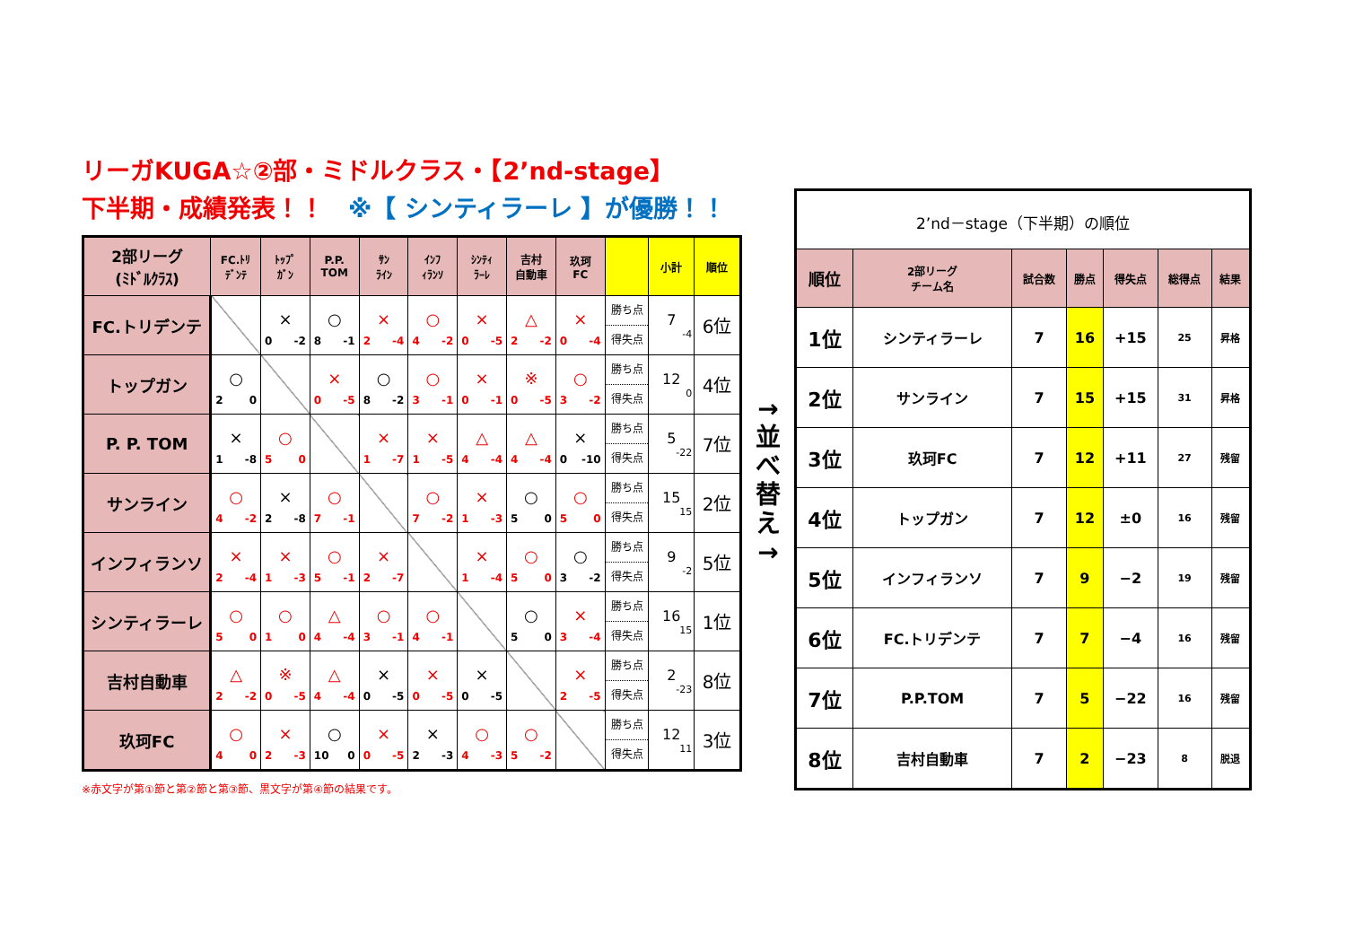リーガKUGA☆②部・ミドルクラス・【2’nd-stage】
下半期・成績発表！！　※【 シンティラーレ 】が優勝！！
| 2部リーグ (ﾐﾄﾞﾙｸﾗｽ) | FC.ﾄﾘ ﾃﾞﾝﾃ | ﾄｯﾌﾟ ｶﾞﾝ | P.P. TOM | ｻﾝ ﾗｲﾝ | ｲﾝﾌ ｨﾗﾝｿ | ｼﾝﾃｨ ﾗｰﾚ | 吉村 自動車 | 玖珂 FC | | 小計 | 順位 |
| --- | --- | --- | --- | --- | --- | --- | --- | --- | --- | --- | --- |
| FC.トリデンテ | | × 0 -2 | ○ 8 -1 | × 2 -4 | ○ 4 -2 | × 0 -5 | △ 2 -2 | × 0 -4 | 勝ち点 得失点 | 7 -4 | 6位 |
| トップガン | ○ 2 0 | | × 0 -5 | ○ 8 -2 | ○ 3 -1 | × 0 -1 | ※ 0 -5 | ○ 3 -2 | 勝ち点 得失点 | 12 0 | 4位 |
| P. P. TOM | × 1 -8 | ○ 5 0 | | × 1 -7 | × 1 -5 | △ 4 -4 | △ 4 -4 | × 0 -10 | 勝ち点 得失点 | 5 -22 | 7位 |
| サンライン | ○ 4 -2 | × 2 -8 | ○ 7 -1 | | ○ 7 -2 | × 1 -3 | ○ 5 0 | ○ 5 0 | 勝ち点 得失点 | 15 15 | 2位 |
| インフィランソ | × 2 -4 | × 1 -3 | ○ 5 -1 | × 2 -7 | | × 1 -4 | ○ 5 0 | ○ 3 -2 | 勝ち点 得失点 | 9 -2 | 5位 |
| シンティラーレ | ○ 5 0 | ○ 1 0 | △ 4 -4 | ○ 3 -1 | ○ 4 -1 | | ○ 5 0 | × 3 -4 | 勝ち点 得失点 | 16 15 | 1位 |
| 吉村自動車 | △ 2 -2 | ※ 0 -5 | △ 4 -4 | × 0 -5 | × 0 -5 | × 0 -5 | | × 2 -5 | 勝ち点 得失点 | 2 -23 | 8位 |
| 玖珂FC | ○ 4 0 | × 2 -3 | ○ 10 0 | × 0 -5 | × 2 -3 | ○ 4 -3 | ○ 5 -2 | | 勝ち点 得失点 | 12 11 | 3位 |
※赤文字が第①節と第②節と第③節、黒文字が第④節の結果です。
→
並
べ
替
え
→
| 2’nd－stage（下半期）の順位 | | | | | | |
| --- | --- | --- | --- | --- | --- | --- |
| 順位 | 2部リーグ チーム名 | 試合数 | 勝点 | 得失点 | 総得点 | 結果 |
| 1位 | シンティラーレ | 7 | 16 | +15 | 25 | 昇格 |
| 2位 | サンライン | 7 | 15 | +15 | 31 | 昇格 |
| 3位 | 玖珂FC | 7 | 12 | +11 | 27 | 残留 |
| 4位 | トップガン | 7 | 12 | ±0 | 16 | 残留 |
| 5位 | インフィランソ | 7 | 9 | −2 | 19 | 残留 |
| 6位 | FC.トリデンテ | 7 | 7 | −4 | 16 | 残留 |
| 7位 | P.P.TOM | 7 | 5 | −22 | 16 | 残留 |
| 8位 | 吉村自動車 | 7 | 2 | −23 | 8 | 脱退 |